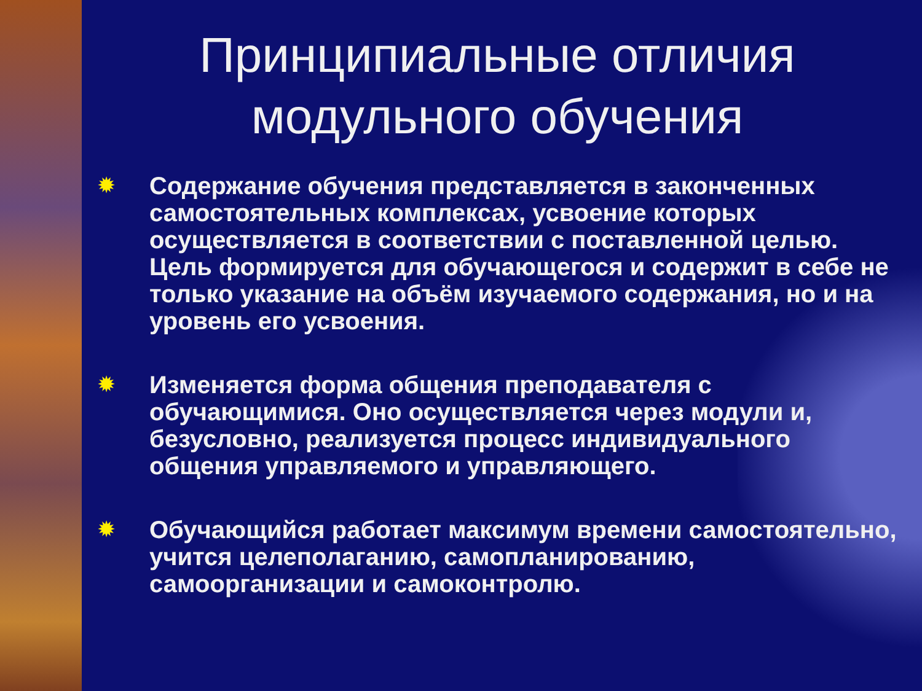Принципиальные отличия модульного обучения
✹ Содержание обучения представляется в законченных самостоятельных комплексах, усвоение которых осуществляется в соответствии с поставленной целью. Цель формируется для обучающегося и содержит в себе не только указание на объём изучаемого содержания, но и на уровень его усвоения.
✹ Изменяется форма общения преподавателя с обучающимися. Оно осуществляется через модули и, безусловно, реализуется процесс индивидуального общения управляемого и управляющего.
✹ Обучающийся работает максимум времени самостоятельно, учится целеполаганию, самопланированию, самоорганизации и самоконтролю.